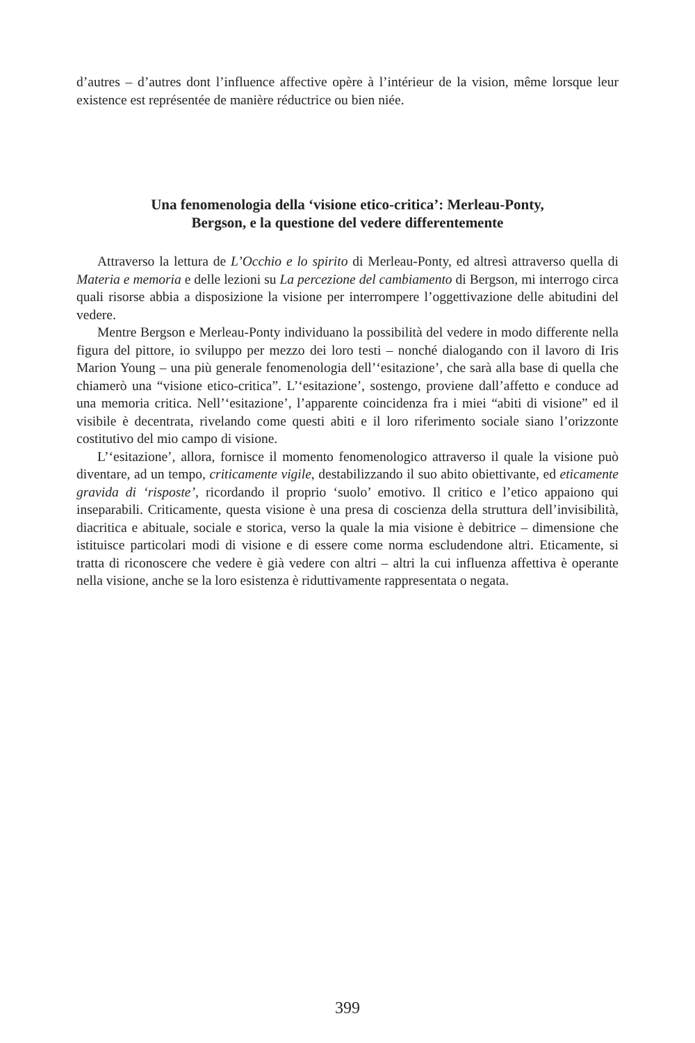d’autres – d’autres dont l’influence affective opère à l’intérieur de la vision, même lorsque leur existence est représentée de manière réductrice ou bien niée.
Una fenomenologia della ‘visione etico-critica’: Merleau-Ponty,
Bergson, e la questione del vedere differentemente
Attraverso la lettura de L’Occhio e lo spirito di Merleau-Ponty, ed altresì attraverso quella di Materia e memoria e delle lezioni su La percezione del cambiamento di Bergson, mi interrogo circa quali risorse abbia a disposizione la visione per interrompere l’oggettivazione delle abitudini del vedere.
Mentre Bergson e Merleau-Ponty individuano la possibilità del vedere in modo differente nella figura del pittore, io sviluppo per mezzo dei loro testi – nonché dialogando con il lavoro di Iris Marion Young – una più generale fenomenologia dell’‘esitazione’, che sarà alla base di quella che chiamerò una “visione etico-critica”. L’‘esitazione’, sostengo, proviene dall’affetto e conduce ad una memoria critica. Nell’‘esitazione’, l’apparente coincidenza fra i miei “abiti di visione” ed il visibile è decentrata, rivelando come questi abiti e il loro riferimento sociale siano l’orizzonte costitutivo del mio campo di visione.
L’‘esitazione’, allora, fornisce il momento fenomenologico attraverso il quale la visione può diventare, ad un tempo, criticamente vigile, destabilizzando il suo abito obiettivante, ed eticamente gravida di ‘risposte’, ricordando il proprio ‘suolo’ emotivo. Il critico e l’etico appaiono qui inseparabili. Criticamente, questa visione è una presa di coscienza della struttura dell’invisibilità, diacritica e abituale, sociale e storica, verso la quale la mia visione è debitrice – dimensione che istituisce particolari modi di visione e di essere come norma escludendone altri. Eticamente, si tratta di riconoscere che vedere è già vedere con altri – altri la cui influenza affettiva è operante nella visione, anche se la loro esistenza è riduttivamente rappresentata o negata.
399